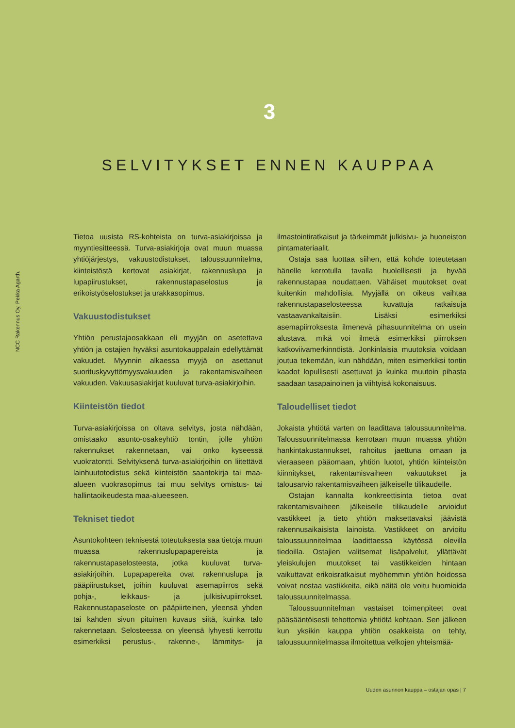3
SELVITYKSET ENNEN KAUPPAA
NCC Rakennus Oy, Pekka Agarth.
Tietoa uusista RS-kohteista on turva-asiakirjoissa ja myyntiesitteessä. Turva-asiakirjoja ovat muun muassa yhtiöjärjestys, vakuustodistukset, taloussuunnitelma, kiinteistöstä kertovat asiakirjat, rakennuslupa ja lupapiirustukset, rakennustapaselostus ja erikoistyöselostukset ja urakkasopimus.
Vakuustodistukset
Yhtiön perustajaosakkaan eli myyjän on asetettava yhtiön ja ostajien hyväksi asuntokauppalain edellyttämät vakuudet. Myynnin alkaessa myyjä on asettanut suorituskyvyttömyysvakuuden ja rakentamisvaiheen vakuuden. Vakuusasiakirjat kuuluvat turva-asiakirjoihin.
Kiinteistön tiedot
Turva-asiakirjoissa on oltava selvitys, josta nähdään, omistaako asunto-osakeyhtiö tontin, jolle yhtiön rakennukset rakennetaan, vai onko kyseessä vuokratontti. Selvityksenä turva-asiakirjoihin on liitettävä lainhuutotodistus sekä kiinteistön saantokirja tai maa-alueen vuokrasopimus tai muu selvitys omistus- tai hallintaoikeudesta maa-alueeseen.
Tekniset tiedot
Asuntokohteen teknisestä toteutuksesta saa tietoja muun muassa rakennuslupapapereista ja rakennustapaselosteesta, jotka kuuluvat turva-asiakirjoihin. Lupapapereita ovat rakennuslupa ja pääpiirustukset, joihin kuuluvat asemapiirros sekä pohja-, leikkaus- ja julkisivupiirrokset. Rakennustapaseloste on pääpiirteinen, yleensä yhden tai kahden sivun pituinen kuvaus siitä, kuinka talo rakennetaan. Selosteessa on yleensä lyhyesti kerrottu esimerkiksi perustus-, rakenne-, lämmitys- ja ilmastointiratkaisut ja tärkeimmät julkisivu- ja huoneiston pintamateriaalit.
Ostaja saa luottaa siihen, että kohde toteutetaan hänelle kerrotulla tavalla huolellisesti ja hyvää rakennustapaa noudattaen. Vähäiset muutokset ovat kuitenkin mahdollisia. Myyjällä on oikeus vaihtaa rakennustapaselosteessa kuvattuja ratkaisuja vastaavankaltaisiin. Lisäksi esimerkiksi asemapiirroksesta ilmenevä pihasuunnitelma on usein alustava, mikä voi ilmetä esimerkiksi piirroksen katkoviivamerkinnöistä. Jonkinlaisia muutoksia voidaan joutua tekemään, kun nähdään, miten esimerkiksi tontin kaadot lopullisesti asettuvat ja kuinka muutoin pihasta saadaan tasapainoinen ja viihtyisä kokonaisuus.
Taloudelliset tiedot
Jokaista yhtiötä varten on laadittava taloussuunnitelma. Taloussuunnitelmassa kerrotaan muun muassa yhtiön hankintakustannukset, rahoitus jaettuna omaan ja vieraaseen pääomaan, yhtiön luotot, yhtiön kiinteistön kiinnitykset, rakentamisvaiheen vakuutukset ja talousarvio rakentamisvaiheen jälkeiselle tilikaudelle.
Ostajan kannalta konkreettisinta tietoa ovat rakentamisvaiheen jälkeiselle tilikaudelle arvioidut vastikkeet ja tieto yhtiön maksettavaksi jäävistä rakennusaikaisista lainoista. Vastikkeet on arvioitu taloussuunnitelmaa laadittaessa käytössä olevilla tiedoilla. Ostajien valitsemat lisäpalvelut, yllättävät yleiskulujen muutokset tai vastikkeiden hintaan vaikuttavat erikoisratkaisut myöhemmin yhtiön hoidossa voivat nostaa vastikkeita, eikä näitä ole voitu huomioida taloussuunnitelmassa.
Taloussuunnitelman vastaiset toimenpiteet ovat pääsääntöisesti tehottomia yhtiötä kohtaan. Sen jälkeen kun yksikin kauppa yhtiön osakkeista on tehty, taloussuunnitelmassa ilmoitettua velkojen yhteismää-
Uuden asunnon kauppa – ostajan opas | 7